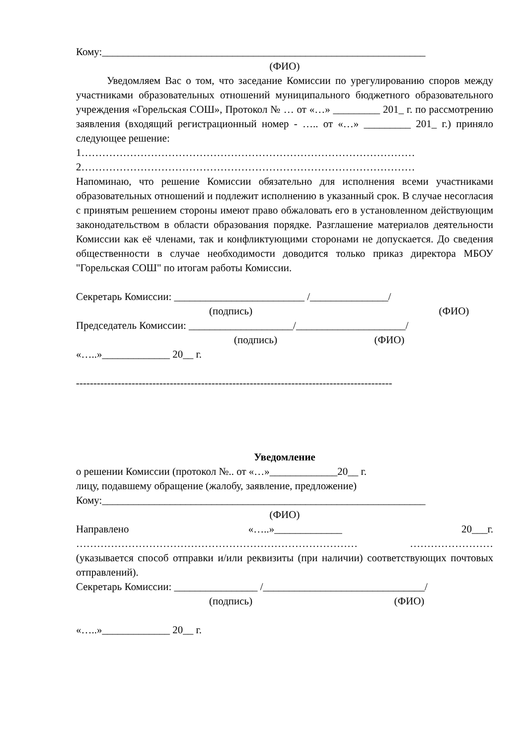Кому:______________________________________________________________
(ФИО)
Уведомляем Вас о том, что заседание Комиссии по урегулированию споров между участниками образовательных отношений муниципального бюджетного образовательного учреждения «Горельская СОШ», Протокол № … от «…» _________ 201_ г. по рассмотрению заявления (входящий регистрационный номер - ….. от «…» _________ 201_ г.) приняло следующее решение:
1……………………………………………………………………………………
2……………………………………………………………………………………
Напоминаю, что решение Комиссии обязательно для исполнения всеми участниками образовательных отношений и подлежит исполнению в указанный срок. В случае несогласия с принятым решением стороны имеют право обжаловать его в установленном действующим законодательством в области образования порядке. Разглашение материалов деятельности Комиссии как её членами, так и конфликтующими сторонами не допускается. До сведения общественности в случае необходимости доводится только приказ директора МБОУ "Горельская СОШ" по итогам работы Комиссии.
Секретарь Комиссии: _________________________ /_______________/
(подпись) (ФИО)
Председатель Комиссии: ____________________/_____________________/
(подпись) (ФИО)
«…..»_____________ 20__ г.
-------------------------------------------------------------------------------------------
Уведомление
о решении Комиссии (протокол №.. от «…»_____________20__ г.
лицу, подавшему обращение (жалобу, заявление, предложение)
Кому:______________________________________________________________
(ФИО)
Направлено «…..»_____________ 20___г.
……………………………………………………………………… ……………………
(указывается способ отправки и/или реквизиты (при наличии) соответствующих почтовых отправлений).
Секретарь Комиссии: ________________ /_______________________________/
(подпись) (ФИО)
«…..»_____________ 20__ г.